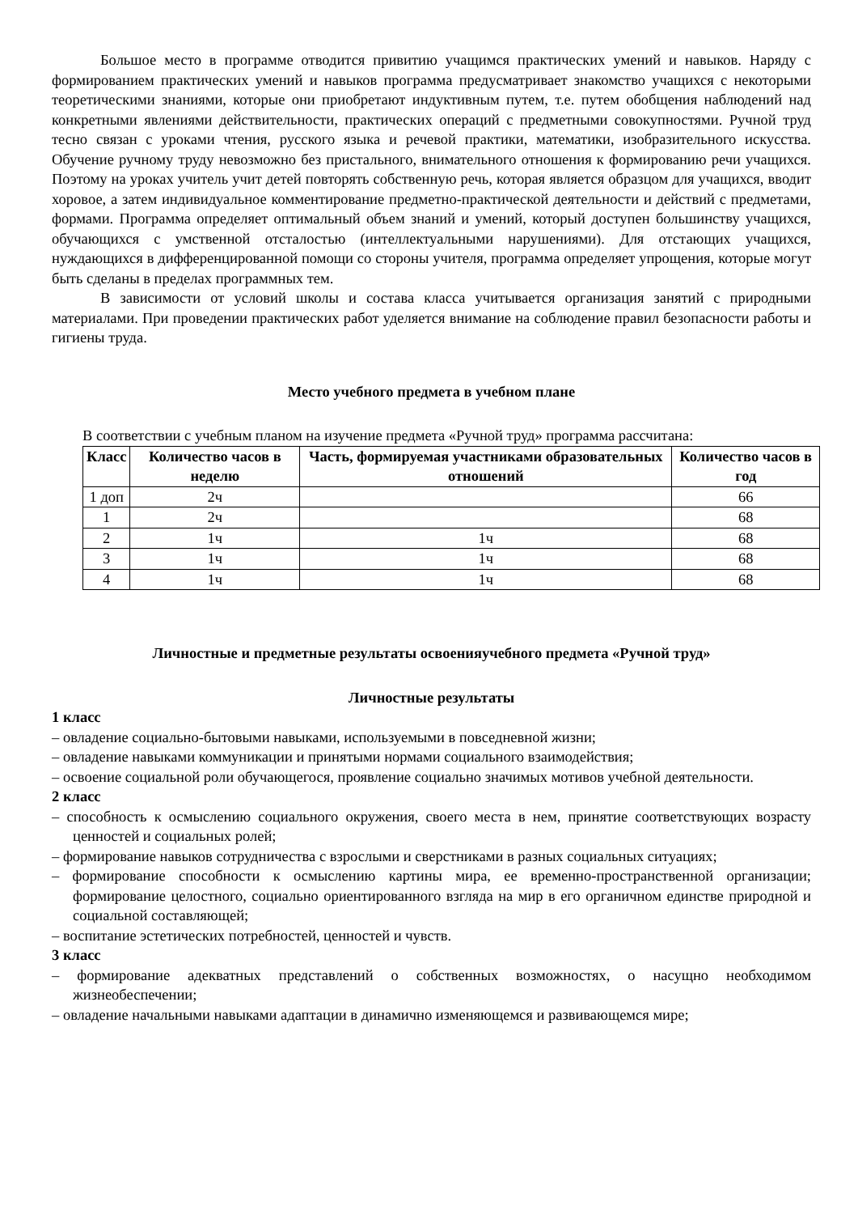Большое место в программе отводится привитию учащимся практических умений и навыков. Наряду с формированием практических умений и навыков программа предусматривает знакомство учащихся с некоторыми теоретическими знаниями, которые они приобретают индуктивным путем, т.е. путем обобщения наблюдений над конкретными явлениями действительности, практических операций с предметными совокупностями. Ручной труд тесно связан с уроками чтения, русского языка и речевой практики, математики, изобразительного искусства. Обучение ручному труду невозможно без пристального, внимательного отношения к формированию речи учащихся. Поэтому на уроках учитель учит детей повторять собственную речь, которая является образцом для учащихся, вводит хоровое, а затем индивидуальное комментирование предметно-практической деятельности и действий с предметами, формами. Программа определяет оптимальный объем знаний и умений, который доступен большинству учащихся, обучающихся с умственной отсталостью (интеллектуальными нарушениями). Для отстающих учащихся, нуждающихся в дифференцированной помощи со стороны учителя, программа определяет упрощения, которые могут быть сделаны в пределах программных тем.
В зависимости от условий школы и состава класса учитывается организация занятий с природными материалами. При проведении практических работ уделяется внимание на соблюдение правил безопасности работы и гигиены труда.
Место учебного предмета в учебном плане
В соответствии с учебным планом на изучение предмета «Ручной труд» программа рассчитана:
| Класс | Количество часов в неделю | Часть, формируемая участниками образовательных отношений | Количество часов в год |
| --- | --- | --- | --- |
| 1 доп | 2ч | | 66 |
| 1 | 2ч | | 68 |
| 2 | 1ч | 1ч | 68 |
| 3 | 1ч | 1ч | 68 |
| 4 | 1ч | 1ч | 68 |
Личностные и предметные результаты освоенияучебного предмета «Ручной труд»
Личностные результаты
1 класс
– овладение социально-бытовыми навыками, используемыми в повседневной жизни;
– овладение навыками коммуникации и принятыми нормами социального взаимодействия;
– освоение социальной роли обучающегося, проявление социально значимых мотивов учебной деятельности.
2 класс
– способность к осмыслению социального окружения, своего места в нем, принятие соответствующих возрасту ценностей и социальных ролей;
– формирование навыков сотрудничества с взрослыми и сверстниками в разных социальных ситуациях;
– формирование способности к осмыслению картины мира, ее временно-пространственной организации; формирование целостного, социально ориентированного взгляда на мир в его органичном единстве природной и социальной составляющей;
– воспитание эстетических потребностей, ценностей и чувств.
3 класс
– формирование адекватных представлений о собственных возможностях, о насущно необходимом жизнеобеспечении;
– овладение начальными навыками адаптации в динамично изменяющемся и развивающемся мире;